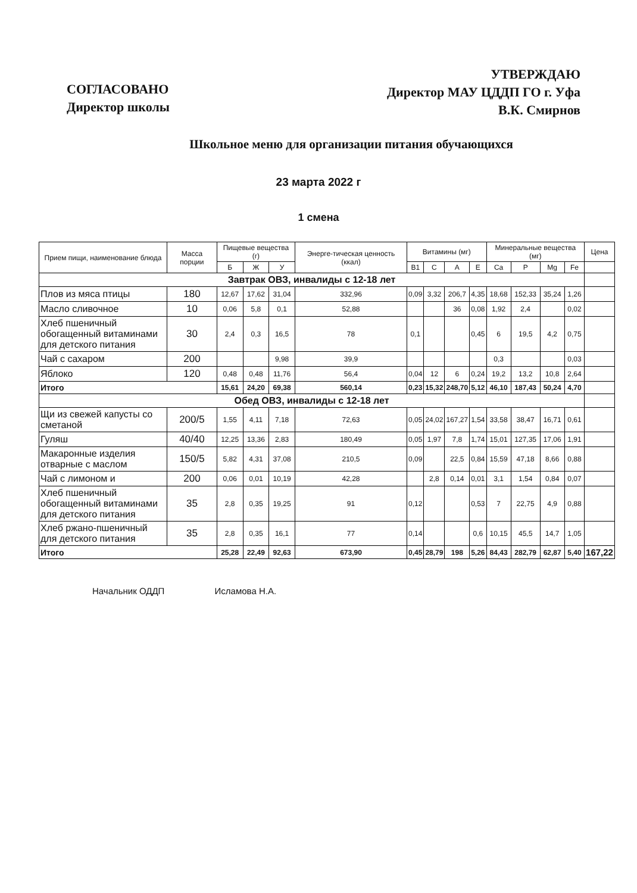СОГЛАСОВАНО
Директор школы
УТВЕРЖДАЮ
Директор МАУ ЦДДП ГО г. Уфа
В.К. Смирнов
Школьное меню для организации питания обучающихся
23 марта 2022 г
1 смена
| Прием пищи, наименование блюда | Масса порции | Пищевые вещества (г) | | | Энерге-тическая ценность (ккал) | Витамины (мг) | | | | Минеральные вещества (мг) | | | | Цена |
| --- | --- | --- | --- | --- | --- | --- | --- | --- | --- | --- | --- | --- | --- | --- |
| | | Б | Ж | У | | B1 | C | A | E | Ca | P | Mg | Fe | |
| Завтрак ОВЗ, инвалиды с 12-18 лет | | | | | | | | | | | | | | |
| Плов из мяса птицы | 180 | 12,67 | 17,62 | 31,04 | 332,96 | 0,09 | 3,32 | 206,7 | 4,35 | 18,68 | 152,33 | 35,24 | 1,26 | |
| Масло сливочное | 10 | 0,06 | 5,8 | 0,1 | 52,88 | | | 36 | 0,08 | 1,92 | 2,4 | | 0,02 | |
| Хлеб пшеничный обогащенный витаминами для детского питания | 30 | 2,4 | 0,3 | 16,5 | 78 | 0,1 | | | 0,45 | 6 | 19,5 | 4,2 | 0,75 | |
| Чай с сахаром | 200 | | | 9,98 | 39,9 | | | | | 0,3 | | | 0,03 | |
| Яблоко | 120 | 0,48 | 0,48 | 11,76 | 56,4 | 0,04 | 12 | 6 | 0,24 | 19,2 | 13,2 | 10,8 | 2,64 | |
| Итого | | 15,61 | 24,20 | 69,38 | 560,14 | 0,23 | 15,32 | 248,70 | 5,12 | 46,10 | 187,43 | 50,24 | 4,70 | |
| Обед ОВЗ, инвалиды с 12-18 лет | | | | | | | | | | | | | | |
| Щи из свежей капусты со сметаной | 200/5 | 1,55 | 4,11 | 7,18 | 72,63 | 0,05 | 24,02 | 167,27 | 1,54 | 33,58 | 38,47 | 16,71 | 0,61 | |
| Гуляш | 40/40 | 12,25 | 13,36 | 2,83 | 180,49 | 0,05 | 1,97 | 7,8 | 1,74 | 15,01 | 127,35 | 17,06 | 1,91 | |
| Макаронные изделия отварные с маслом | 150/5 | 5,82 | 4,31 | 37,08 | 210,5 | 0,09 | | 22,5 | 0,84 | 15,59 | 47,18 | 8,66 | 0,88 | |
| Чай с лимоном и | 200 | 0,06 | 0,01 | 10,19 | 42,28 | | 2,8 | 0,14 | 0,01 | 3,1 | 1,54 | 0,84 | 0,07 | |
| Хлеб пшеничный обогащенный витаминами для детского питания | 35 | 2,8 | 0,35 | 19,25 | 91 | 0,12 | | | 0,53 | 7 | 22,75 | 4,9 | 0,88 | |
| Хлеб ржано-пшеничный для детского питания | 35 | 2,8 | 0,35 | 16,1 | 77 | 0,14 | | | 0,6 | 10,15 | 45,5 | 14,7 | 1,05 | |
| Итого | | 25,28 | 22,49 | 92,63 | 673,90 | 0,45 | 28,79 | 198 | 5,26 | 84,43 | 282,79 | 62,87 | 5,40 | 167,22 |
Начальник ОДДП Исламова Н.А.